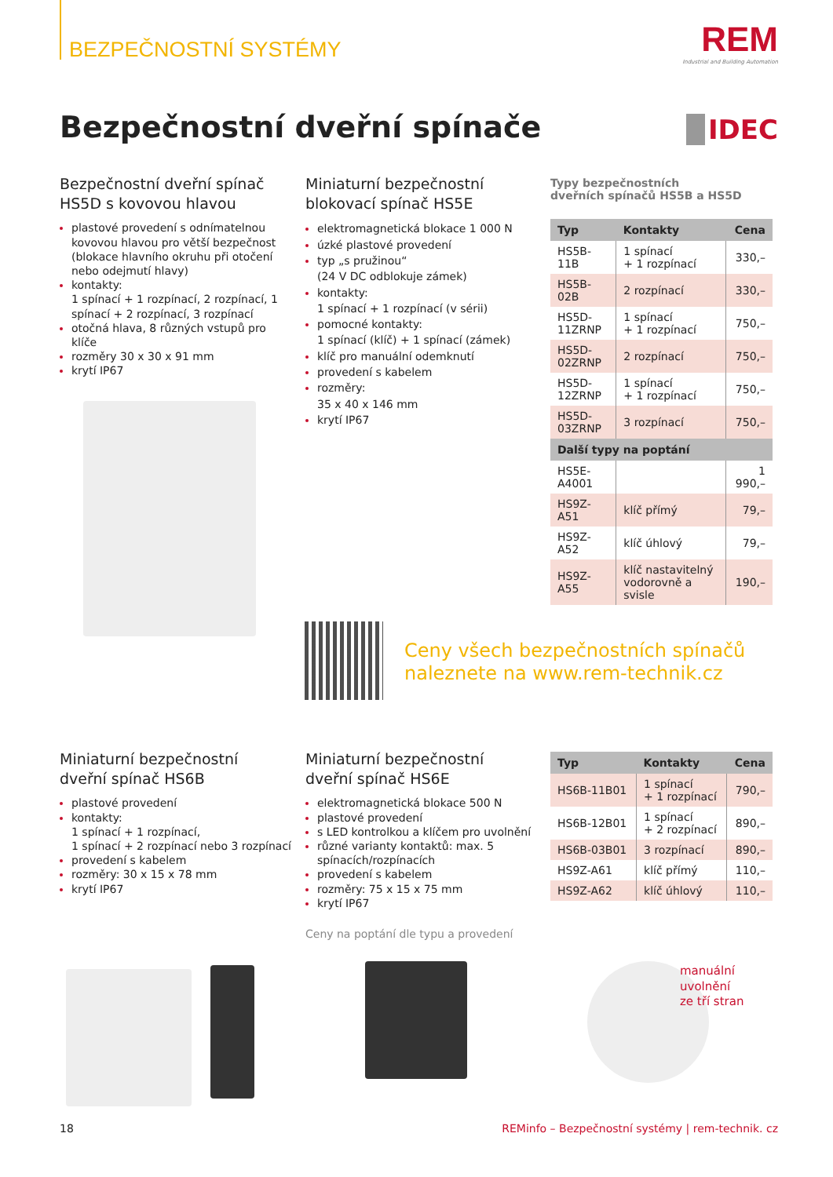BEZPEČNOSTNÍ SYSTÉMY
REM
Industrial and Building Automation
Bezpečnostní dveřní spínače IDEC
Bezpečnostní dveřní spínač
HS5D s kovovou hlavou
plastové provedení s odnímatelnou kovovou hlavou pro větší bezpečnost (blokace hlavního okruhu při otočení nebo odejmutí hlavy)
kontakty:
1 spínací + 1 rozpínací, 2 rozpínací, 1 spínací + 2 rozpínací, 3 rozpínací
otočná hlava, 8 různých vstupů pro klíče
rozměry 30 x 30 x 91 mm
krytí IP67
Miniaturní bezpečnostní
blokovací spínač HS5E
elektromagnetická blokace 1 000 N
úzké plastové provedení
typ „s pružinou“
(24 V DC odblokuje zámek)
kontakty:
1 spínací + 1 rozpínací (v sérii)
pomocné kontakty:
1 spínací (klíč) + 1 spínací (zámek)
klíč pro manuální odemknutí
provedení s kabelem
rozměry:
35 x 40 x 146 mm
krytí IP67
Typy bezpečnostních
dveřních spínačů HS5B a HS5D
| Typ | Kontakty | Cena |
| --- | --- | --- |
| HS5B-11B | 1 spínací + 1 rozpínací | 330,– |
| HS5B-02B | 2 rozpínací | 330,– |
| HS5D-11ZRNP | 1 spínací + 1 rozpínací | 750,– |
| HS5D-02ZRNP | 2 rozpínací | 750,– |
| HS5D-12ZRNP | 1 spínací + 1 rozpínací | 750,– |
| HS5D-03ZRNP | 3 rozpínací | 750,– |
| Další typy na poptání | | |
| HS5E-A4001 | | 1 990,– |
| HS9Z-A51 | klíč přímý | 79,– |
| HS9Z-A52 | klíč úhlový | 79,– |
| HS9Z-A55 | klíč nastavitelný vodorovně a svisle | 190,– |
Ceny všech bezpečnostních spínačů
naleznete na www.rem-technik.cz
Miniaturní bezpečnostní
dveřní spínač HS6B
plastové provedení
kontakty:
1 spínací + 1 rozpínací,
1 spínací + 2 rozpínací nebo 3 rozpínací
provedení s kabelem
rozměry: 30 x 15 x 78 mm
krytí IP67
Miniaturní bezpečnostní
dveřní spínač HS6E
elektromagnetická blokace 500 N
plastové provedení
s LED kontrolkou a klíčem pro uvolnění
různé varianty kontaktů: max. 5 spínacích/rozpínacích
provedení s kabelem
rozměry: 75 x 15 x 75 mm
krytí IP67
Ceny na poptání dle typu a provedení
| Typ | Kontakty | Cena |
| --- | --- | --- |
| HS6B-11B01 | 1 spínací + 1 rozpínací | 790,– |
| HS6B-12B01 | 1 spínací + 2 rozpínací | 890,– |
| HS6B-03B01 | 3 rozpínací | 890,– |
| HS9Z-A61 | klíč přímý | 110,– |
| HS9Z-A62 | klíč úhlový | 110,– |
manuální
uvolnění
ze tří stran
18 REMinfo – Bezpečnostní systémy | rem-technik. cz